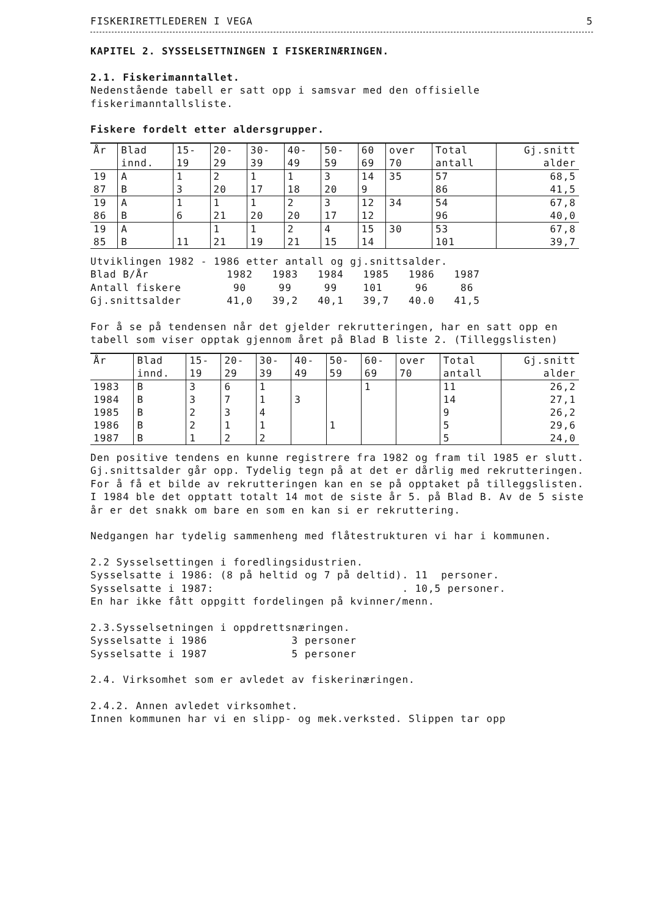FISKERIRETTLEDEREN I VEGA 5
KAPITEL 2. SYSSELSETTNINGEN I FISKERINÆRINGEN.
2.1. Fiskerimanntallet.
Nedenstående tabell er satt opp i samsvar med den offisielle fiskerimanntallsliste.
Fiskere fordelt etter aldersgrupper.
| År | Blad | 15- | 20- | 30- | 40- | 50- | 60 | over | Total | Gj.snitt |
| --- | --- | --- | --- | --- | --- | --- | --- | --- | --- | --- |
| | innd. | 19 | 29 | 39 | 49 | 59 | 69 | 70 | antall | alder |
| 19 | A | 1 | 2 | 1 | 1 | 3 | 14 | 35 | 57 | 68,5 |
| 87 | B | 3 | 20 | 17 | 18 | 20 | 9 | | 86 | 41,5 |
| 19 | A | 1 | 1 | 1 | 2 | 3 | 12 | 34 | 54 | 67,8 |
| 86 | B | 6 | 21 | 20 | 20 | 17 | 12 | | 96 | 40,0 |
| 19 | A | | 1 | 1 | 2 | 4 | 15 | 30 | 53 | 67,8 |
| 85 | B | 11 | 21 | 19 | 21 | 15 | 14 | | 101 | 39,7 |
Utviklingen 1982 - 1986 etter antall og gj.snittsalder.
Blad B/År            1982   1983   1984   1985   1986   1987
Antall fiskere        90     99     99    101     96     86
Gj.snittsalder       41,0   39,2   40,1   39,7   40.0   41,5
For å se på tendensen når det gjelder rekrutteringen, har en satt opp en tabell som viser opptak gjennom året på Blad B liste 2. (Tilleggslisten)
| År | Blad | 15- | 20- | 30- | 40- | 50- | 60- | over | Total | Gj.snitt |
| --- | --- | --- | --- | --- | --- | --- | --- | --- | --- | --- |
| | innd. | 19 | 29 | 39 | 49 | 59 | 69 | 70 | antall | alder |
| 1983 | B | 3 | 6 | 1 | | | 1 | | 11 | 26,2 |
| 1984 | B | 3 | 7 | 1 | 3 | | | | 14 | 27,1 |
| 1985 | B | 2 | 3 | 4 | | | | | 9 | 26,2 |
| 1986 | B | 2 | 1 | 1 | | 1 | | | 5 | 29,6 |
| 1987 | B | 1 | 2 | 2 | | | | | 5 | 24,0 |
Den positive tendens en kunne registrere fra 1982 og fram til 1985 er slutt. Gj.snittsalder går opp. Tydelig tegn på at det er dårlig med rekrutteringen.
For å få et bilde av rekrutteringen kan en se på opptaket på tilleggslisten. I 1984 ble det opptatt totalt 14 mot de siste år 5. på Blad B. Av de 5 siste år er det snakk om bare en som en kan si er rekruttering.
Nedgangen har tydelig sammenheng med flåtestrukturen vi har i kommunen.
2.2 Sysselsettingen i foredlingsidustrien.
Sysselsatte i 1986: (8 på heltid og 7 på deltid). 11  personer.
Sysselsatte i 1987:                             . 10,5 personer.
En har ikke fått oppgitt fordelingen på kvinner/menn.
2.3.Sysselsetningen i oppdrettsnæringen.
Sysselsatte i 1986             3 personer
Sysselsatte i 1987             5 personer
2.4. Virksomhet som er avledet av fiskerinæringen.
2.4.2. Annen avledet virksomhet.
Innen kommunen har vi en slipp- og mek.verksted. Slippen tar opp